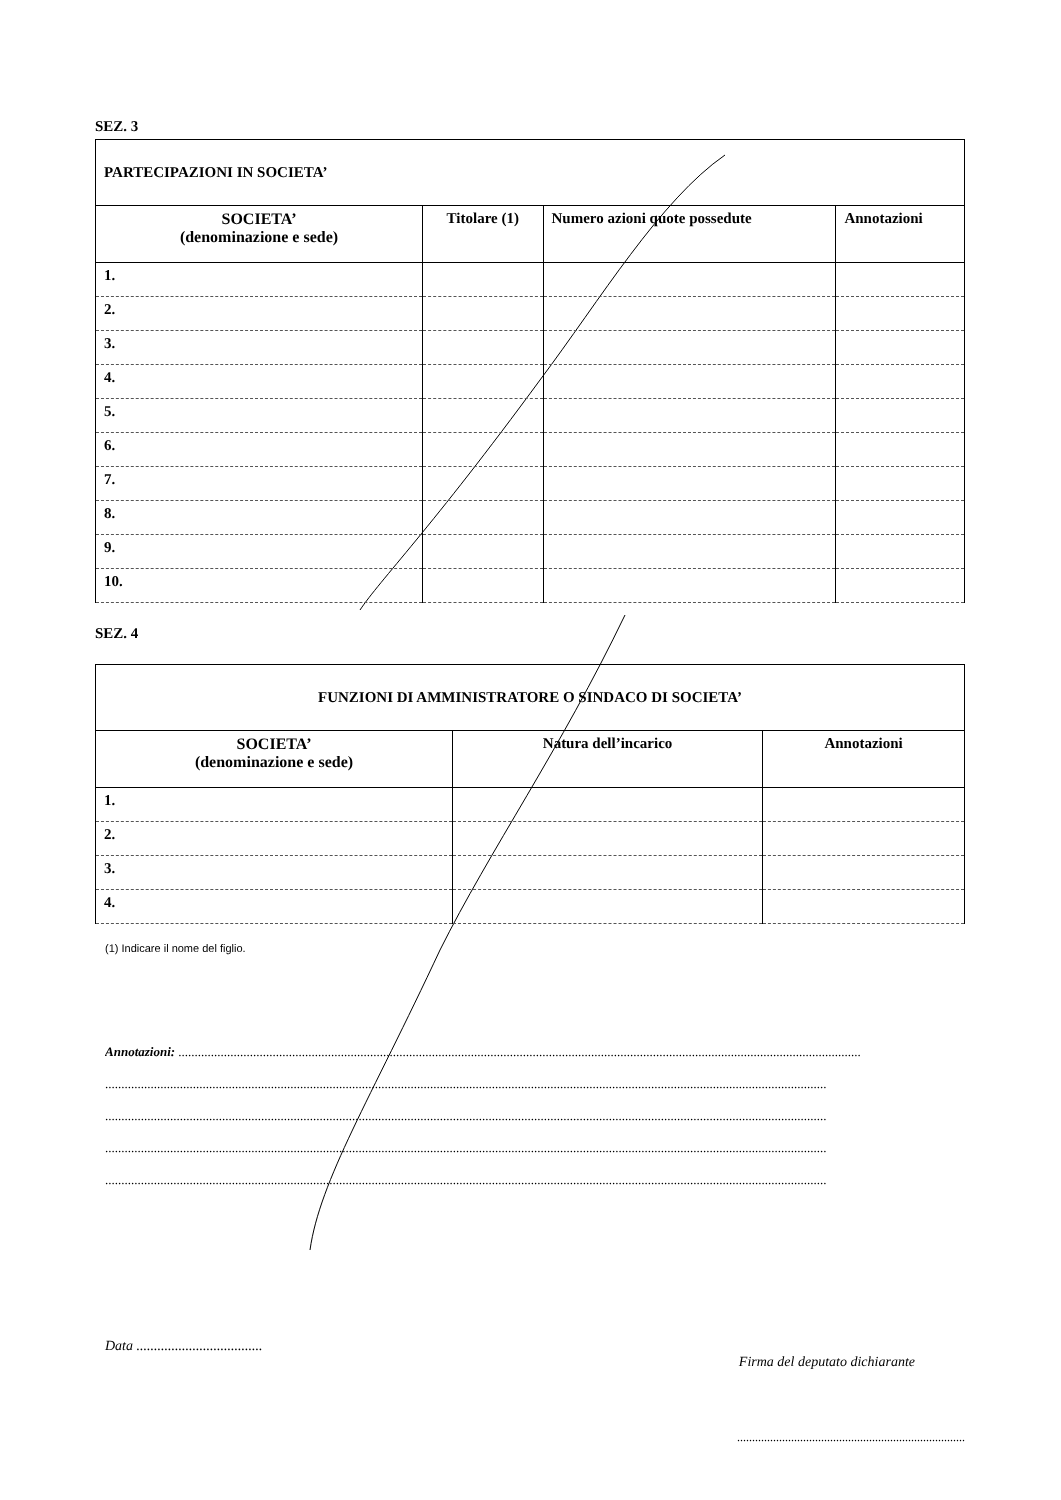SEZ. 3
| PARTECIPAZIONI IN SOCIETA’ | | | |
| --- | --- | --- | --- |
| SOCIETA’ (denominazione e sede) | Titolare (1) | Numero azioni quote possedute | Annotazioni |
| 1. | | | |
| 2. | | | |
| 3. | | | |
| 4. | | | |
| 5. | | | |
| 6. | | | |
| 7. | | | |
| 8. | | | |
| 9. | | | |
| 10. | | | |
SEZ. 4
| FUNZIONI DI AMMINISTRATORE O SINDACO DI SOCIETA’ | | |
| --- | --- | --- |
| SOCIETA’ (denominazione e sede) | Natura dell’incarico | Annotazioni |
| 1. | | |
| 2. | | |
| 3. | | |
| 4. | | |
(1) Indicare il nome del figlio.
Annotazioni: ..................................................................................................................................................................................................................
..............................................................................................................................................................................................................................
..............................................................................................................................................................................................................................
..............................................................................................................................................................................................................................
..............................................................................................................................................................................................................................
Data ....................................
Firma del deputato dichiarante
............................................................................